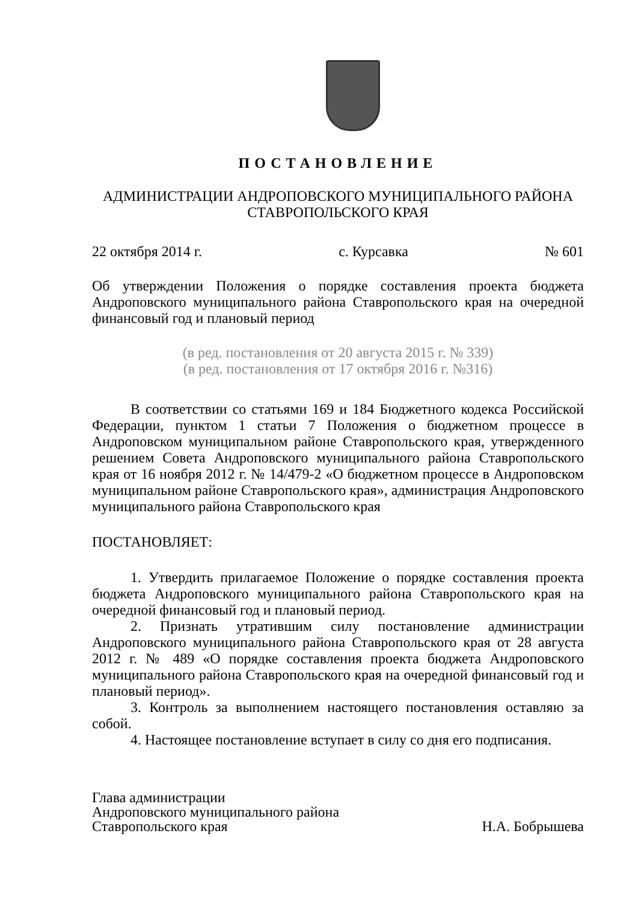ПОСТАНОВЛЕНИЕ
АДМИНИСТРАЦИИ АНДРОПОВСКОГО МУНИЦИПАЛЬНОГО РАЙОНА
СТАВРОПОЛЬСКОГО КРАЯ
22 октября 2014 г. с. Курсавка № 601
Об утверждении Положения о порядке составления проекта бюджета Андроповского муниципального района Ставропольского края на очередной финансовый год и плановый период
(в ред. постановления от 20 августа 2015 г. № 339)
(в ред. постановления от 17 октября 2016 г. №316)
В соответствии со статьями 169 и 184 Бюджетного кодекса Российской Федерации, пунктом 1 статьи 7 Положения о бюджетном процессе в Андроповском муниципальном районе Ставропольского края, утвержденного решением Совета Андроповского муниципального района Ставропольского края от 16 ноября 2012 г. № 14/479-2 «О бюджетном процессе в Андроповском муниципальном районе Ставропольского края», администрация Андроповского муниципального района Ставропольского края
ПОСТАНОВЛЯЕТ:
1. Утвердить прилагаемое Положение о порядке составления проекта бюджета Андроповского муниципального района Ставропольского края на очередной финансовый год и плановый период.
2. Признать утратившим силу постановление администрации Андроповского муниципального района Ставропольского края от 28 августа 2012 г. № 489 «О порядке составления проекта бюджета Андроповского муниципального района Ставропольского края на очередной финансовый год и плановый период».
3. Контроль за выполнением настоящего постановления оставляю за собой.
4. Настоящее постановление вступает в силу со дня его подписания.
Глава администрации
Андроповского муниципального района
Ставропольского края
Н.А. Бобрышева